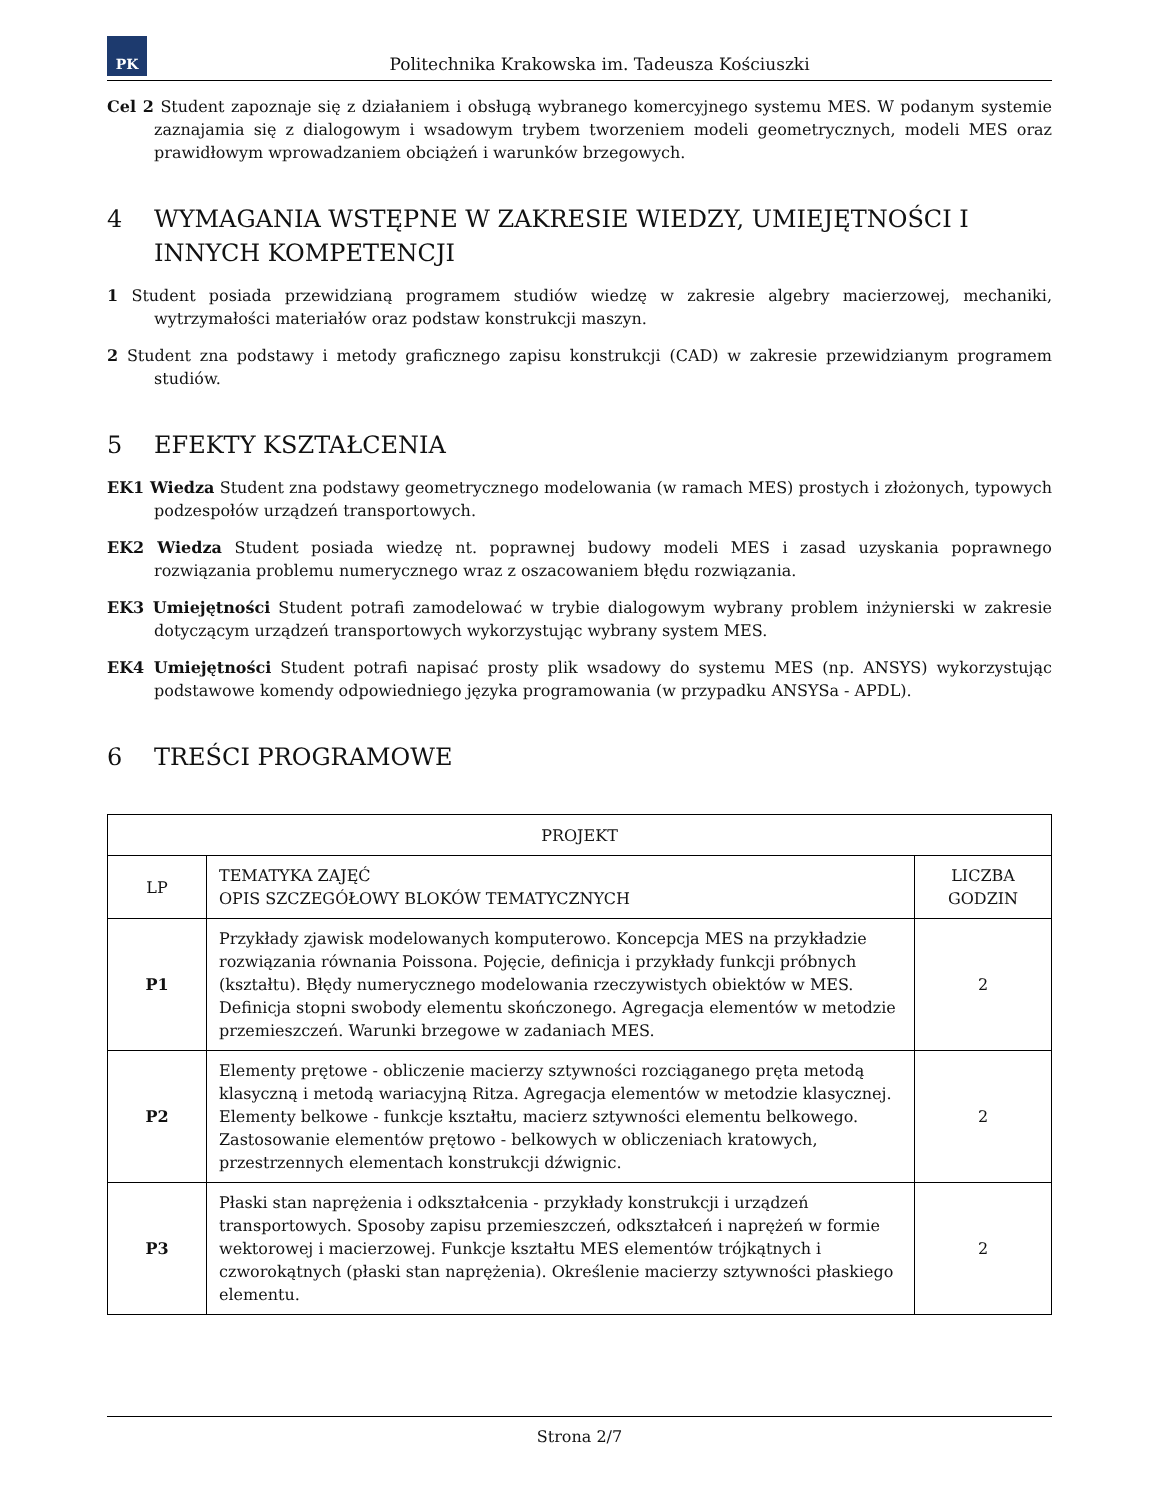PK
Politechnika Krakowska im. Tadeusza Kościuszki
Cel 2 Student zapoznaje się z działaniem i obsługą wybranego komercyjnego systemu MES. W podanym systemie zaznajamia się z dialogowym i wsadowym trybem tworzeniem modeli geometrycznych, modeli MES oraz prawidłowym wprowadzaniem obciążeń i warunków brzegowych.
4 WYMAGANIA WSTĘPNE W ZAKRESIE WIEDZY, UMIEJĘTNOŚCI I INNYCH KOMPETENCJI
1 Student posiada przewidzianą programem studiów wiedzę w zakresie algebry macierzowej, mechaniki, wytrzymałości materiałów oraz podstaw konstrukcji maszyn.
2 Student zna podstawy i metody graficznego zapisu konstrukcji (CAD) w zakresie przewidzianym programem studiów.
5 EFEKTY KSZTAŁCENIA
EK1 Wiedza Student zna podstawy geometrycznego modelowania (w ramach MES) prostych i złożonych, typowych podzespołów urządzeń transportowych.
EK2 Wiedza Student posiada wiedzę nt. poprawnej budowy modeli MES i zasad uzyskania poprawnego rozwiązania problemu numerycznego wraz z oszacowaniem błędu rozwiązania.
EK3 Umiejętności Student potrafi zamodelować w trybie dialogowym wybrany problem inżynierski w zakresie dotyczącym urządzeń transportowych wykorzystując wybrany system MES.
EK4 Umiejętności Student potrafi napisać prosty plik wsadowy do systemu MES (np. ANSYS) wykorzystując podstawowe komendy odpowiedniego języka programowania (w przypadku ANSYSa - APDL).
6 TREŚCI PROGRAMOWE
| PROJEKT | | |
| --- | --- | --- |
| LP | TEMATYKA ZAJĘĆ OPIS SZCZEGÓŁOWY BLOKÓW TEMATYCZNYCH | LICZBA GODZIN |
| P1 | Przykłady zjawisk modelowanych komputerowo. Koncepcja MES na przykładzie rozwiązania równania Poissona. Pojęcie, definicja i przykłady funkcji próbnych (kształtu). Błędy numerycznego modelowania rzeczywistych obiektów w MES. Definicja stopni swobody elementu skończonego. Agregacja elementów w metodzie przemieszczeń. Warunki brzegowe w zadaniach MES. | 2 |
| P2 | Elementy prętowe - obliczenie macierzy sztywności rozciąganego pręta metodą klasyczną i metodą wariacyjną Ritza. Agregacja elementów w metodzie klasycznej. Elementy belkowe - funkcje kształtu, macierz sztywności elementu belkowego. Zastosowanie elementów prętowo - belkowych w obliczeniach kratowych, przestrzennych elementach konstrukcji dźwignic. | 2 |
| P3 | Płaski stan naprężenia i odkształcenia - przykłady konstrukcji i urządzeń transportowych. Sposoby zapisu przemieszczeń, odkształceń i naprężeń w formie wektorowej i macierzowej. Funkcje kształtu MES elementów trójkątnych i czworokątnych (płaski stan naprężenia). Określenie macierzy sztywności płaskiego elementu. | 2 |
Strona 2/7